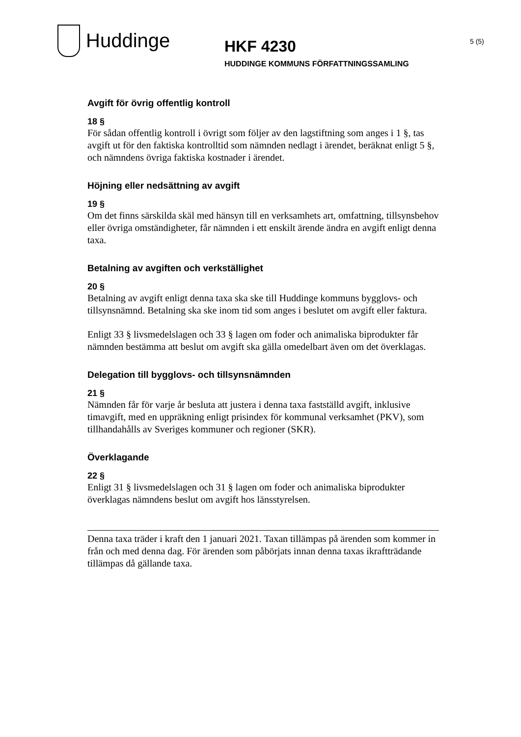Huddinge
HKF 4230
HUDDINGE KOMMUNS FÖRFATTNINGSSAMLING
5 (5)
Avgift för övrig offentlig kontroll
18 §
För sådan offentlig kontroll i övrigt som följer av den lagstiftning som anges i 1 §, tas avgift ut för den faktiska kontrolltid som nämnden nedlagt i ärendet, beräknat enligt 5 §, och nämndens övriga faktiska kostnader i ärendet.
Höjning eller nedsättning av avgift
19 §
Om det finns särskilda skäl med hänsyn till en verksamhets art, omfattning, tillsynsbehov eller övriga omständigheter, får nämnden i ett enskilt ärende ändra en avgift enligt denna taxa.
Betalning av avgiften och verkställighet
20 §
Betalning av avgift enligt denna taxa ska ske till Huddinge kommuns bygglovs- och tillsynsnämnd. Betalning ska ske inom tid som anges i beslutet om avgift eller faktura.
Enligt 33 § livsmedelslagen och 33 § lagen om foder och animaliska biprodukter får nämnden bestämma att beslut om avgift ska gälla omedelbart även om det överklagas.
Delegation till bygglovs- och tillsynsnämnden
21 §
Nämnden får för varje år besluta att justera i denna taxa fastställd avgift, inklusive timavgift, med en uppräkning enligt prisindex för kommunal verksamhet (PKV), som tillhandahålls av Sveriges kommuner och regioner (SKR).
Överklagande
22 §
Enligt 31 § livsmedelslagen och 31 § lagen om foder och animaliska biprodukter överklagas nämndens beslut om avgift hos länsstyrelsen.
Denna taxa träder i kraft den 1 januari 2021. Taxan tillämpas på ärenden som kommer in från och med denna dag. För ärenden som påbörjats innan denna taxas ikraftträdande tillämpas då gällande taxa.